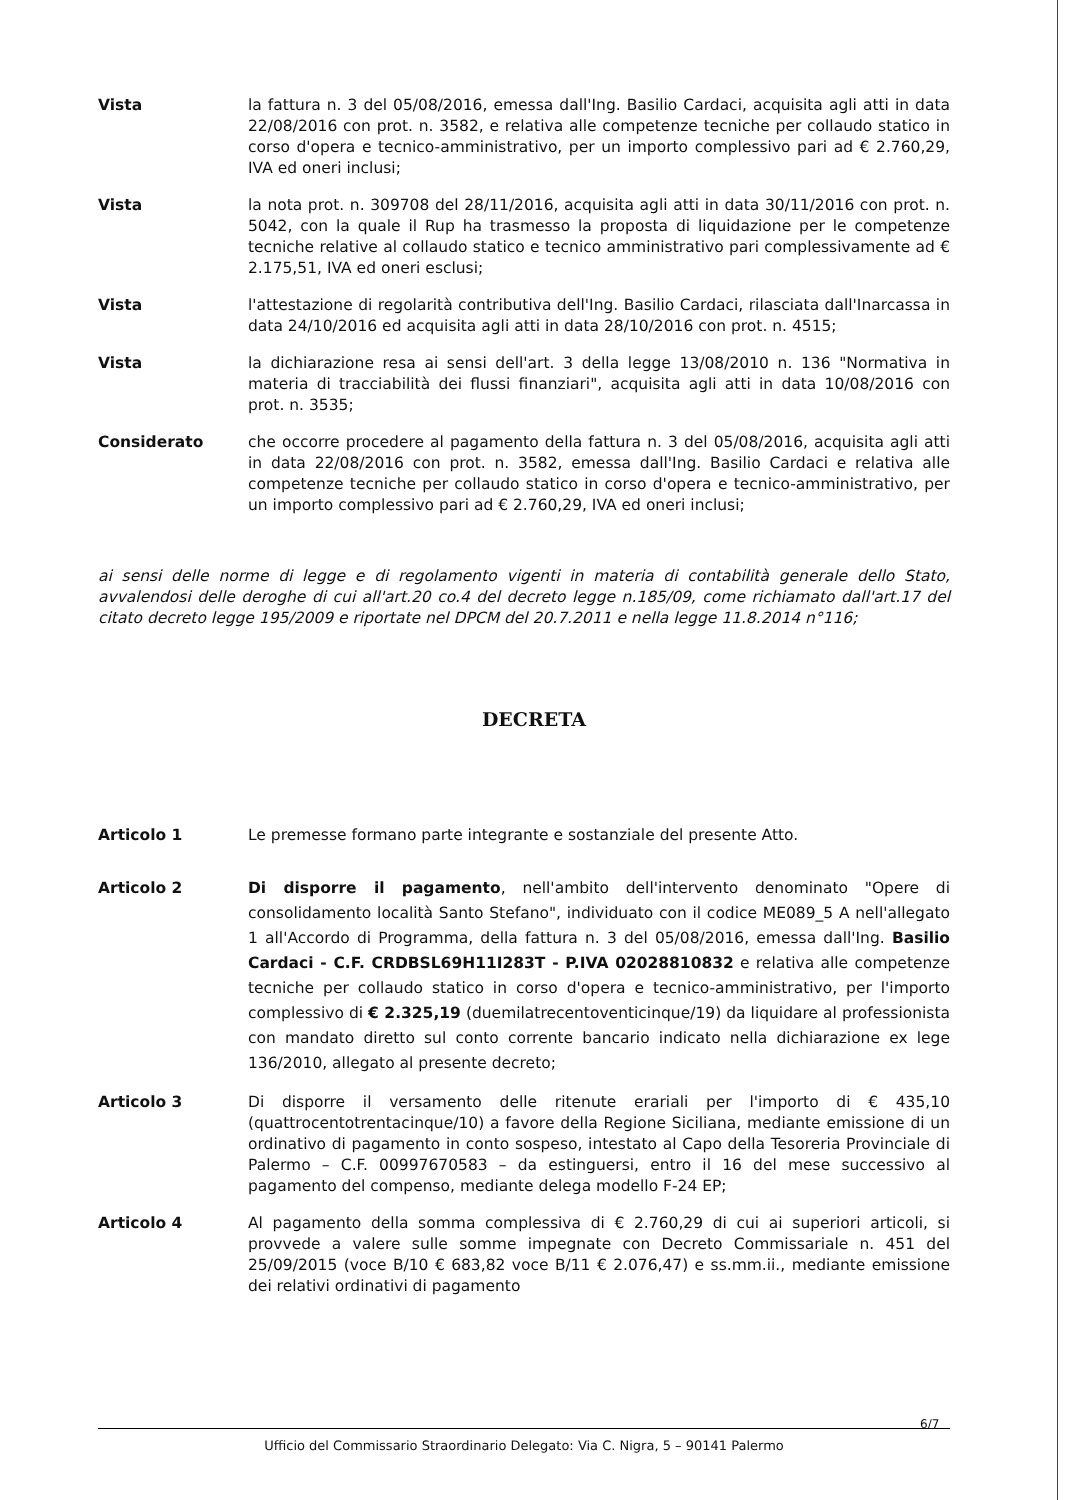Vista la fattura n. 3 del 05/08/2016, emessa dall'Ing. Basilio Cardaci, acquisita agli atti in data 22/08/2016 con prot. n. 3582, e relativa alle competenze tecniche per collaudo statico in corso d'opera e tecnico-amministrativo, per un importo complessivo pari ad € 2.760,29, IVA ed oneri inclusi;
Vista la nota prot. n. 309708 del 28/11/2016, acquisita agli atti in data 30/11/2016 con prot. n. 5042, con la quale il Rup ha trasmesso la proposta di liquidazione per le competenze tecniche relative al collaudo statico e tecnico amministrativo pari complessivamente ad € 2.175,51, IVA ed oneri esclusi;
Vista l'attestazione di regolarità contributiva dell'Ing. Basilio Cardaci, rilasciata dall'Inarcassa in data 24/10/2016 ed acquisita agli atti in data 28/10/2016 con prot. n. 4515;
Vista la dichiarazione resa ai sensi dell'art. 3 della legge 13/08/2010 n. 136 "Normativa in materia di tracciabilità dei flussi finanziari", acquisita agli atti in data 10/08/2016 con prot. n. 3535;
Considerato che occorre procedere al pagamento della fattura n. 3 del 05/08/2016, acquisita agli atti in data 22/08/2016 con prot. n. 3582, emessa dall'Ing. Basilio Cardaci e relativa alle competenze tecniche per collaudo statico in corso d'opera e tecnico-amministrativo, per un importo complessivo pari ad € 2.760,29, IVA ed oneri inclusi;
ai sensi delle norme di legge e di regolamento vigenti in materia di contabilità generale dello Stato, avvalendosi delle deroghe di cui all'art.20 co.4 del decreto legge n.185/09, come richiamato dall'art.17 del citato decreto legge 195/2009 e riportate nel DPCM del 20.7.2011 e nella legge 11.8.2014 n°116;
DECRETA
Articolo 1 Le premesse formano parte integrante e sostanziale del presente Atto.
Articolo 2 Di disporre il pagamento, nell'ambito dell'intervento denominato "Opere di consolidamento località Santo Stefano", individuato con il codice ME089_5 A nell'allegato 1 all'Accordo di Programma, della fattura n. 3 del 05/08/2016, emessa dall'Ing. Basilio Cardaci - C.F. CRDBSL69H11I283T - P.IVA 02028810832 e relativa alle competenze tecniche per collaudo statico in corso d'opera e tecnico-amministrativo, per l'importo complessivo di € 2.325,19 (duemilatrecentoventicinque/19) da liquidare al professionista con mandato diretto sul conto corrente bancario indicato nella dichiarazione ex lege 136/2010, allegato al presente decreto;
Articolo 3 Di disporre il versamento delle ritenute erariali per l'importo di € 435,10 (quattrocentotrentacinque/10) a favore della Regione Siciliana, mediante emissione di un ordinativo di pagamento in conto sospeso, intestato al Capo della Tesoreria Provinciale di Palermo – C.F. 00997670583 – da estinguersi, entro il 16 del mese successivo al pagamento del compenso, mediante delega modello F-24 EP;
Articolo 4 Al pagamento della somma complessiva di € 2.760,29 di cui ai superiori articoli, si provvede a valere sulle somme impegnate con Decreto Commissariale n. 451 del 25/09/2015 (voce B/10 € 683,82 voce B/11 € 2.076,47) e ss.mm.ii., mediante emissione dei relativi ordinativi di pagamento
6/7
Ufficio del Commissario Straordinario Delegato: Via C. Nigra, 5 – 90141 Palermo